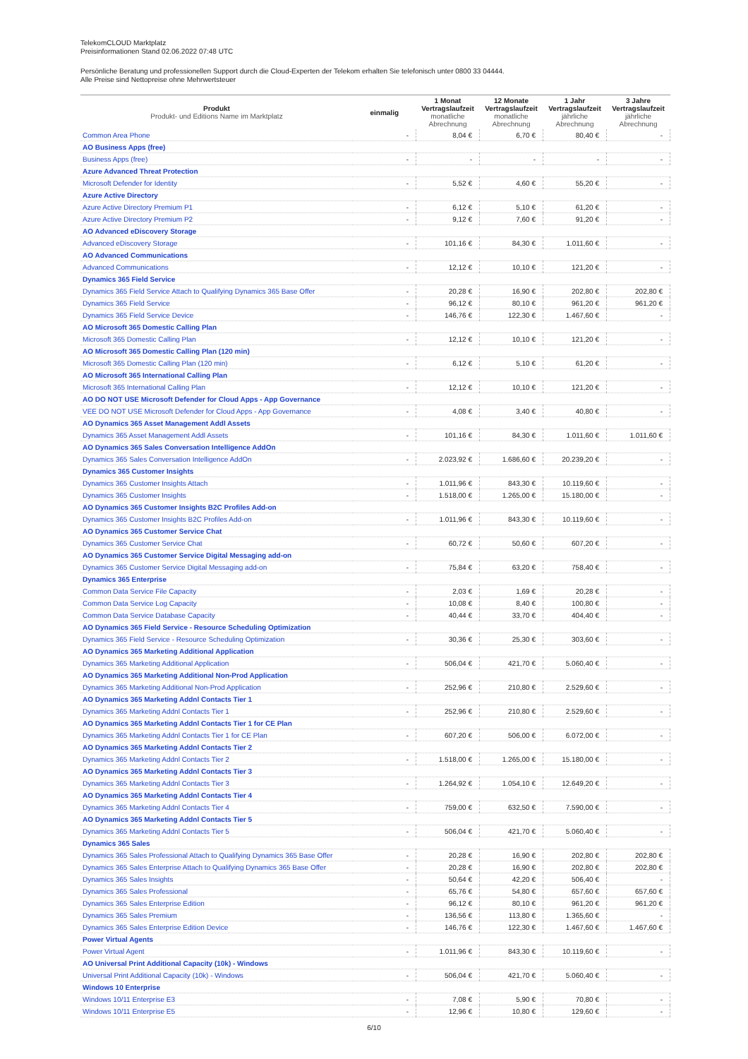TelekomCLOUD Marktplatz
Preisinformationen Stand 02.06.2022 07:48 UTC
Persönliche Beratung und professionellen Support durch die Cloud-Experten der Telekom erhalten Sie telefonisch unter 0800 33 04444.
Alle Preise sind Nettopreise ohne Mehrwertsteuer
| Produkt Produkt- und Editions Name im Marktplatz | einmalig | 1 Monat Vertragslaufzeit monatliche Abrechnung | 12 Monate Vertragslaufzeit monatliche Abrechnung | 1 Jahr Vertragslaufzeit jährliche Abrechnung | 3 Jahre Vertragslaufzeit jährliche Abrechnung |
| --- | --- | --- | --- | --- | --- |
| Common Area Phone | - | 8,04 € | 6,70 € | 80,40 € | - |
| AO Business Apps (free) | | | | | |
| Business Apps (free) | - | - | - | - | - |
| Azure Advanced Threat Protection | | | | | |
| Microsoft Defender for Identity | - | 5,52 € | 4,60 € | 55,20 € | - |
| Azure Active Directory | | | | | |
| Azure Active Directory Premium P1 | - | 6,12 € | 5,10 € | 61,20 € | - |
| Azure Active Directory Premium P2 | - | 9,12 € | 7,60 € | 91,20 € | - |
| AO Advanced eDiscovery Storage | | | | | |
| Advanced eDiscovery Storage | - | 101,16 € | 84,30 € | 1.011,60 € | - |
| AO Advanced Communications | | | | | |
| Advanced Communications | - | 12,12 € | 10,10 € | 121,20 € | - |
| Dynamics 365 Field Service | | | | | |
| Dynamics 365 Field Service Attach to Qualifying Dynamics 365 Base Offer | - | 20,28 € | 16,90 € | 202,80 € | 202,80 € |
| Dynamics 365 Field Service | - | 96,12 € | 80,10 € | 961,20 € | 961,20 € |
| Dynamics 365 Field Service Device | - | 146,76 € | 122,30 € | 1.467,60 € | - |
| AO Microsoft 365 Domestic Calling Plan | | | | | |
| Microsoft 365 Domestic Calling Plan | - | 12,12 € | 10,10 € | 121,20 € | - |
| AO Microsoft 365 Domestic Calling Plan (120 min) | | | | | |
| Microsoft 365 Domestic Calling Plan (120 min) | - | 6,12 € | 5,10 € | 61,20 € | - |
| AO Microsoft 365 International Calling Plan | | | | | |
| Microsoft 365 International Calling Plan | - | 12,12 € | 10,10 € | 121,20 € | - |
| AO DO NOT USE Microsoft Defender for Cloud Apps - App Governance | | | | | |
| VEE DO NOT USE Microsoft Defender for Cloud Apps - App Governance | - | 4,08 € | 3,40 € | 40,80 € | - |
| AO Dynamics 365 Asset Management Addl Assets | | | | | |
| Dynamics 365 Asset Management Addl Assets | - | 101,16 € | 84,30 € | 1.011,60 € | 1.011,60 € |
| AO Dynamics 365 Sales Conversation Intelligence AddOn | | | | | |
| Dynamics 365 Sales Conversation Intelligence AddOn | - | 2.023,92 € | 1.686,60 € | 20.239,20 € | - |
| Dynamics 365 Customer Insights | | | | | |
| Dynamics 365 Customer Insights Attach | - | 1.011,96 € | 843,30 € | 10.119,60 € | - |
| Dynamics 365 Customer Insights | - | 1.518,00 € | 1.265,00 € | 15.180,00 € | - |
| AO Dynamics 365 Customer Insights B2C Profiles Add-on | | | | | |
| Dynamics 365 Customer Insights B2C Profiles Add-on | - | 1.011,96 € | 843,30 € | 10.119,60 € | - |
| AO Dynamics 365 Customer Service Chat | | | | | |
| Dynamics 365 Customer Service Chat | - | 60,72 € | 50,60 € | 607,20 € | - |
| AO Dynamics 365 Customer Service Digital Messaging add-on | | | | | |
| Dynamics 365 Customer Service Digital Messaging add-on | - | 75,84 € | 63,20 € | 758,40 € | - |
| Dynamics 365 Enterprise | | | | | |
| Common Data Service File Capacity | - | 2,03 € | 1,69 € | 20,28 € | - |
| Common Data Service Log Capacity | - | 10,08 € | 8,40 € | 100,80 € | - |
| Common Data Service Database Capacity | - | 40,44 € | 33,70 € | 404,40 € | - |
| AO Dynamics 365 Field Service - Resource Scheduling Optimization | | | | | |
| Dynamics 365 Field Service - Resource Scheduling Optimization | - | 30,36 € | 25,30 € | 303,60 € | - |
| AO Dynamics 365 Marketing Additional Application | | | | | |
| Dynamics 365 Marketing Additional Application | - | 506,04 € | 421,70 € | 5.060,40 € | - |
| AO Dynamics 365 Marketing Additional Non-Prod Application | | | | | |
| Dynamics 365 Marketing Additional Non-Prod Application | - | 252,96 € | 210,80 € | 2.529,60 € | - |
| AO Dynamics 365 Marketing Addnl Contacts Tier 1 | | | | | |
| Dynamics 365 Marketing Addnl Contacts Tier 1 | - | 252,96 € | 210,80 € | 2.529,60 € | - |
| AO Dynamics 365 Marketing Addnl Contacts Tier 1 for CE Plan | | | | | |
| Dynamics 365 Marketing Addnl Contacts Tier 1 for CE Plan | - | 607,20 € | 506,00 € | 6.072,00 € | - |
| AO Dynamics 365 Marketing Addnl Contacts Tier 2 | | | | | |
| Dynamics 365 Marketing Addnl Contacts Tier 2 | - | 1.518,00 € | 1.265,00 € | 15.180,00 € | - |
| AO Dynamics 365 Marketing Addnl Contacts Tier 3 | | | | | |
| Dynamics 365 Marketing Addnl Contacts Tier 3 | - | 1.264,92 € | 1.054,10 € | 12.649,20 € | - |
| AO Dynamics 365 Marketing Addnl Contacts Tier 4 | | | | | |
| Dynamics 365 Marketing Addnl Contacts Tier 4 | - | 759,00 € | 632,50 € | 7.590,00 € | - |
| AO Dynamics 365 Marketing Addnl Contacts Tier 5 | | | | | |
| Dynamics 365 Marketing Addnl Contacts Tier 5 | - | 506,04 € | 421,70 € | 5.060,40 € | - |
| Dynamics 365 Sales | | | | | |
| Dynamics 365 Sales Professional Attach to Qualifying Dynamics 365 Base Offer | - | 20,28 € | 16,90 € | 202,80 € | 202,80 € |
| Dynamics 365 Sales Enterprise Attach to Qualifying Dynamics 365 Base Offer | - | 20,28 € | 16,90 € | 202,80 € | 202,80 € |
| Dynamics 365 Sales Insights | - | 50,64 € | 42,20 € | 506,40 € | - |
| Dynamics 365 Sales Professional | - | 65,76 € | 54,80 € | 657,60 € | 657,60 € |
| Dynamics 365 Sales Enterprise Edition | - | 96,12 € | 80,10 € | 961,20 € | 961,20 € |
| Dynamics 365 Sales Premium | - | 136,56 € | 113,80 € | 1.365,60 € | - |
| Dynamics 365 Sales Enterprise Edition Device | - | 146,76 € | 122,30 € | 1.467,60 € | 1.467,60 € |
| Power Virtual Agents | | | | | |
| Power Virtual Agent | - | 1.011,96 € | 843,30 € | 10.119,60 € | - |
| AO Universal Print Additional Capacity (10k) - Windows | | | | | |
| Universal Print Additional Capacity (10k) - Windows | - | 506,04 € | 421,70 € | 5.060,40 € | - |
| Windows 10 Enterprise | | | | | |
| Windows 10/11 Enterprise E3 | - | 7,08 € | 5,90 € | 70,80 € | - |
| Windows 10/11 Enterprise E5 | - | 12,96 € | 10,80 € | 129,60 € | - |
6/10